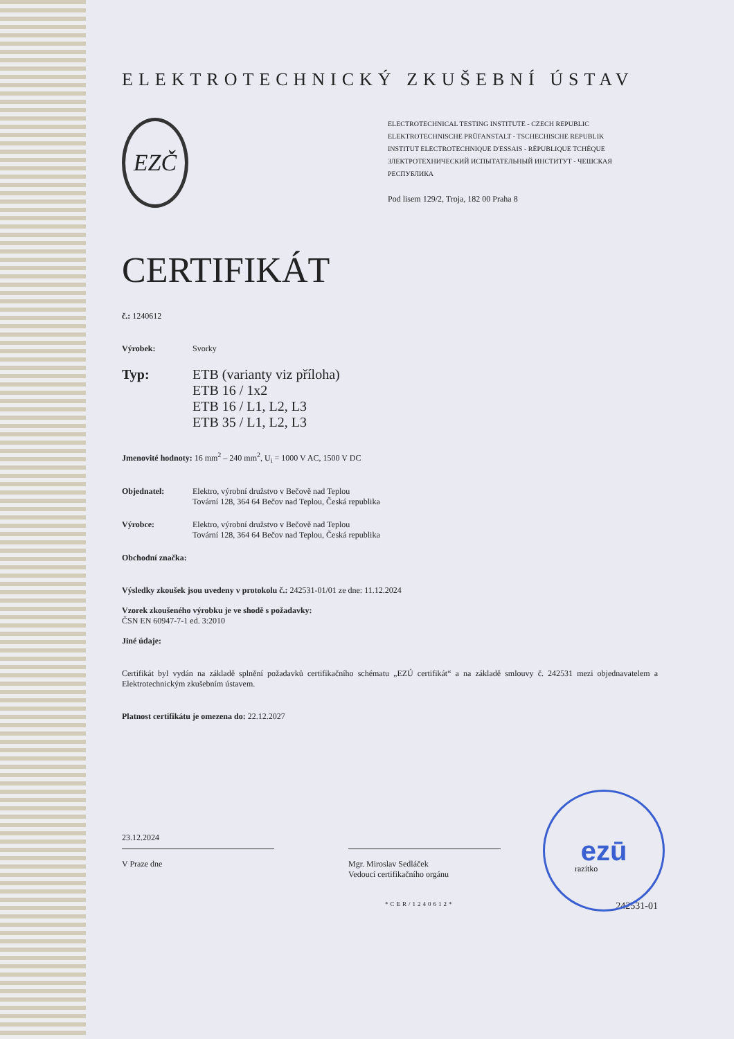ELEKTROTECHNICKÝ ZKUŠEBNÍ ÚSTAV
EZČ
ELECTROTECHNICAL TESTING INSTITUTE - CZECH REPUBLIC
ELEKTROTECHNISCHE PRÜFANSTALT - TSCHECHISCHE REPUBLIK
INSTITUT ELECTROTECHNIQUE D'ESSAIS - RÉPUBLIQUE TCHÉQUE
ЗЛЕКТРОТЕХНИЧЕСКИЙ ИСПЫТАТЕЛЬНЫЙ ИНСТИТУТ - ЧЕШСКАЯ РЕСПУБЛИКА
Pod lisem 129/2, Troja, 182 00 Praha 8
CERTIFIKÁT
č.: 1240612
Výrobek: Svorky
Typ: ETB (varianty viz příloha)
ETB 16 / 1x2
ETB 16 / L1, L2, L3
ETB 35 / L1, L2, L3
Jmenovité hodnoty: 16 mm<sup>2</sup> – 240 mm<sup>2</sup>, U<sub>i</sub> = 1000 V AC, 1500 V DC
Objednatel: Elektro, výrobní družstvo v Bečově nad Teplou
Tovární 128, 364 64 Bečov nad Teplou, Česká republika
Výrobce: Elektro, výrobní družstvo v Bečově nad Teplou
Tovární 128, 364 64 Bečov nad Teplou, Česká republika
Obchodní značka:
Výsledky zkoušek jsou uvedeny v protokolu č.: 242531-01/01 ze dne: 11.12.2024
Vzorek zkoušeného výrobku je ve shodě s požadavky:
ČSN EN 60947-7-1 ed. 3:2010
Jiné údaje:
Certifikát byl vydán na základě splnění požadavků certifikačního schématu „EZÚ certifikát“ a na základě smlouvy č. 242531 mezi objednavatelem a Elektrotechnickým zkušebním ústavem.
Platnost certifikátu je omezena do: 22.12.2027
23.12.2024
V Praze dne
Mgr. Miroslav Sedláček
Vedoucí certifikačního orgánu
razítko
*CER/1240612* 242531-01
ezū